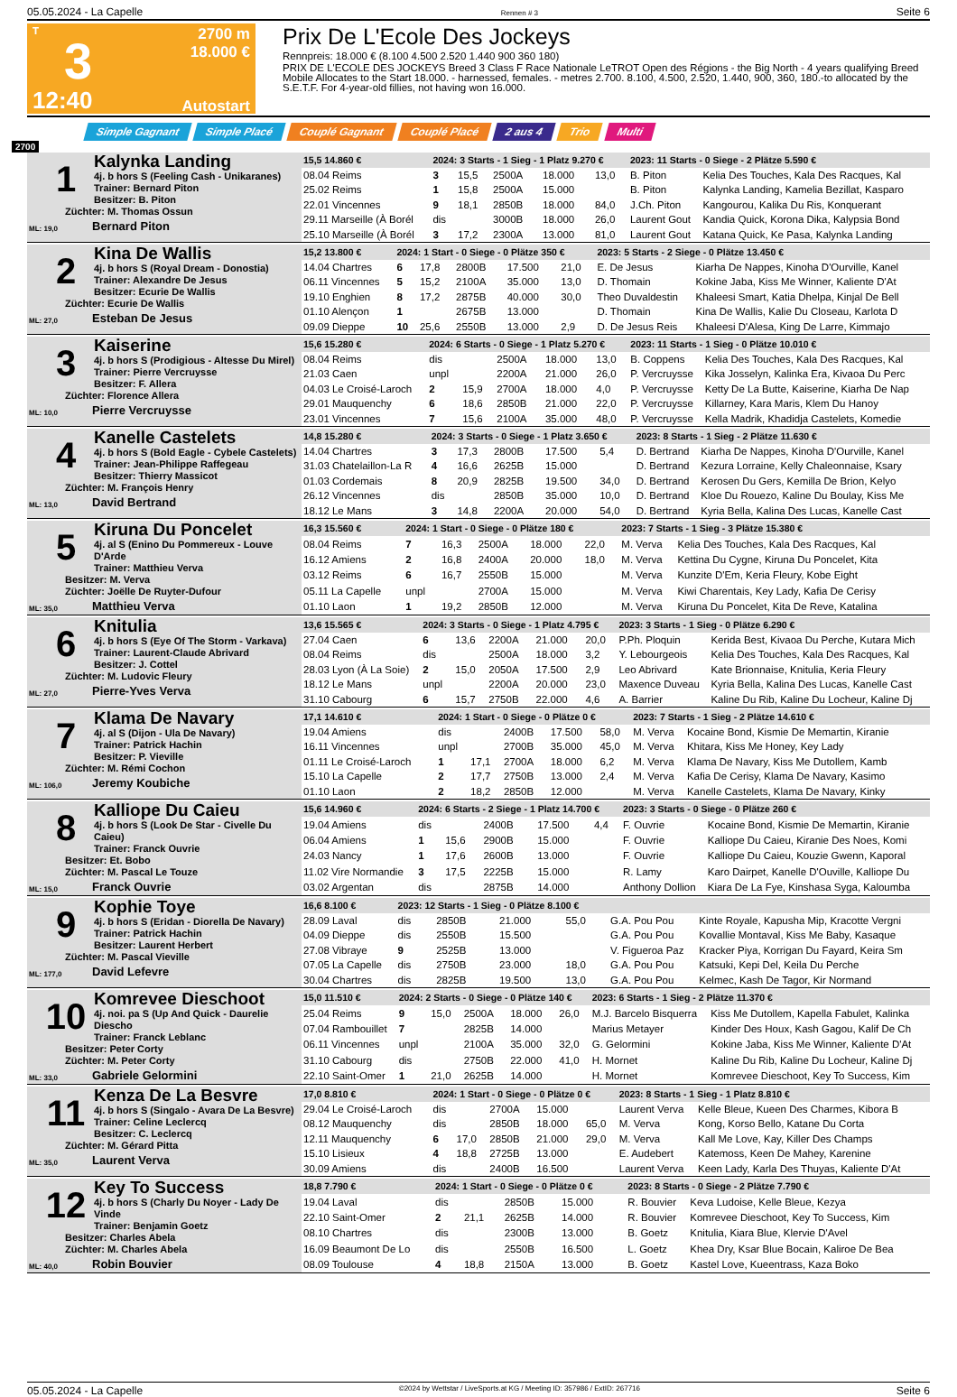05.05.2024 - La Capelle Rennen # 3 Seite 6
T
3
12:40
2700 m
18.000 €
Autostart
Prix De L'Ecole Des Jockeys
Rennpreis: 18.000 € (8.100 4.500 2.520 1.440 900 360 180)
PRIX DE L'ECOLE DES JOCKEYS Breed 3 Class F Race Nationale LeTROT Open des Régions - the Big North - 4 years qualifying Breed Mobile Allocates to the Start 18.000. - harnessed, females. - metres 2.700. 8.100, 4.500, 2.520, 1.440, 900, 360, 180.-to allocated by the S.E.T.F. For 4-year-old fillies, not having won 16.000.
Simple Gagnant Simple Placé Couplé Gagnant Couplé Placé 2 aus 4 Trio Multi
2700
| 1 Kalynka Landing 4j. b hors S (Feeling Cash - Unikaranes) Trainer: Bernard Piton Besitzer: B. Piton Züchter: M. Thomas Ossun ML: 19,0 Bernard Piton | 15,5 14.860 € | 2024: 3 Starts - 1 Sieg - 1 Platz 9.270 € | | | | | 2023: 11 Starts - 0 Siege - 2 Plätze 5.590 € | |
| | 08.04 Reims | 3 | 15,5 | 2500A | 18.000 | 13,0 | B. Piton | Kelia Des Touches, Kala Des Racques, Kal |
| | 25.02 Reims | 1 | 15,8 | 2500A | 15.000 | | B. Piton | Kalynka Landing, Kamelia Bezillat, Kasparo |
| | 22.01 Vincennes | 9 | 18,1 | 2850B | 18.000 | 84,0 | J.Ch. Piton | Kangourou, Kalika Du Ris, Konquerant |
| | 29.11 Marseille (À Borél | dis | | 3000B | 18.000 | 26,0 | Laurent Gout | Kandia Quick, Korona Dika, Kalypsia Bond |
| | 25.10 Marseille (À Borél | 3 | 17,2 | 2300A | 13.000 | 81,0 | Laurent Gout | Katana Quick, Ke Pasa, Kalynka Landing |
| 2 Kina De Wallis 4j. b hors S (Royal Dream - Donostia) Trainer: Alexandre De Jesus Besitzer: Ecurie De Wallis Züchter: Ecurie De Wallis ML: 27,0 Esteban De Jesus | 15,2 13.800 € | 2024: 1 Start - 0 Siege - 0 Plätze 350 € | | | | | 2023: 5 Starts - 2 Siege - 0 Plätze 13.450 € | |
| | 14.04 Chartres | 6 | 17,8 | 2800B | 17.500 | 21,0 | E. De Jesus | Kiarha De Nappes, Kinoha D'Ourville, Kanel |
| | 06.11 Vincennes | 5 | 15,2 | 2100A | 35.000 | 13,0 | D. Thomain | Kokine Jaba, Kiss Me Winner, Kaliente D'At |
| | 19.10 Enghien | 8 | 17,2 | 2875B | 40.000 | 30,0 | Theo Duvaldestin | Khaleesi Smart, Katia Dhelpa, Kinjal De Bell |
| | 01.10 Alençon | 1 | | 2675B | 13.000 | | D. Thomain | Kina De Wallis, Kalie Du Closeau, Karlota D |
| | 09.09 Dieppe | 10 | 25,6 | 2550B | 13.000 | 2,9 | D. De Jesus Reis | Khaleesi D'Alesa, King De Larre, Kimmajo |
| 3 Kaiserine 4j. b hors S (Prodigious - Altesse Du Mirel) Trainer: Pierre Vercruysse Besitzer: F. Allera Züchter: Florence Allera ML: 10,0 Pierre Vercruysse | 15,6 15.280 € | 2024: 6 Starts - 0 Siege - 1 Platz 5.270 € | | | | | 2023: 11 Starts - 1 Sieg - 0 Plätze 10.010 € | |
| | 08.04 Reims | dis | | 2500A | 18.000 | 13,0 | B. Coppens | Kelia Des Touches, Kala Des Racques, Kal |
| | 21.03 Caen | unpl | | 2200A | 21.000 | 26,0 | P. Vercruysse | Kika Josselyn, Kalinka Era, Kivaoa Du Perc |
| | 04.03 Le Croisé-Laroch | 2 | 15,9 | 2700A | 18.000 | 4,0 | P. Vercruysse | Ketty De La Butte, Kaiserine, Kiarha De Nap |
| | 29.01 Mauquenchy | 6 | 18,6 | 2850B | 21.000 | 22,0 | P. Vercruysse | Killarney, Kara Maris, Klem Du Hanoy |
| | 23.01 Vincennes | 7 | 15,6 | 2100A | 35.000 | 48,0 | P. Vercruysse | Kella Madrik, Khadidja Castelets, Komedie |
| 4 Kanelle Castelets 4j. b hors S (Bold Eagle - Cybele Castelets) Trainer: Jean-Philippe Raffegeau Besitzer: Thierry Massicot Züchter: M. François Henry ML: 13,0 David Bertrand | 14,8 15.280 € | 2024: 3 Starts - 0 Siege - 1 Platz 3.650 € | | | | | 2023: 8 Starts - 1 Sieg - 2 Plätze 11.630 € | |
| | 14.04 Chartres | 3 | 17,3 | 2800B | 17.500 | 5,4 | D. Bertrand | Kiarha De Nappes, Kinoha D'Ourville, Kanel |
| | 31.03 Chatelaillon-La R | 4 | 16,6 | 2625B | 15.000 | | D. Bertrand | Kezura Lorraine, Kelly Chaleonnaise, Ksary |
| | 01.03 Cordemais | 8 | 20,9 | 2825B | 19.500 | 34,0 | D. Bertrand | Kerosen Du Gers, Kemilla De Brion, Kelyo |
| | 26.12 Vincennes | dis | | 2850B | 35.000 | 10,0 | D. Bertrand | Kloe Du Rouezo, Kaline Du Boulay, Kiss Me |
| | 18.12 Le Mans | 3 | 14,8 | 2200A | 20.000 | 54,0 | D. Bertrand | Kyria Bella, Kalina Des Lucas, Kanelle Cast |
| 5 Kiruna Du Poncelet 4j. al S (Enino Du Pommereux - Louve D'Arde Trainer: Matthieu Verva Besitzer: M. Verva Züchter: Joëlle De Ruyter-Dufour ML: 35,0 Matthieu Verva | 16,3 15.560 € | 2024: 1 Start - 0 Siege - 0 Plätze 180 € | | | | | 2023: 7 Starts - 1 Sieg - 3 Plätze 15.380 € | |
| | 08.04 Reims | 7 | 16,3 | 2500A | 18.000 | 22,0 | M. Verva | Kelia Des Touches, Kala Des Racques, Kal |
| | 16.12 Amiens | 2 | 16,8 | 2400A | 20.000 | 18,0 | M. Verva | Kettina Du Cygne, Kiruna Du Poncelet, Kita |
| | 03.12 Reims | 6 | 16,7 | 2550B | 15.000 | | M. Verva | Kunzite D'Em, Keria Fleury, Kobe Eight |
| | 05.11 La Capelle | unpl | | 2700A | 15.000 | | M. Verva | Kiwi Charentais, Key Lady, Kafia De Cerisy |
| | 01.10 Laon | 1 | 19,2 | 2850B | 12.000 | | M. Verva | Kiruna Du Poncelet, Kita De Reve, Katalina |
| 6 Knitulia 4j. b hors S (Eye Of The Storm - Varkava) Trainer: Laurent-Claude Abrivard Besitzer: J. Cottel Züchter: M. Ludovic Fleury ML: 27,0 Pierre-Yves Verva | 13,6 15.565 € | 2024: 3 Starts - 0 Siege - 1 Platz 4.795 € | | | | | 2023: 3 Starts - 1 Sieg - 0 Plätze 6.290 € | |
| | 27.04 Caen | 6 | 13,6 | 2200A | 21.000 | 20,0 | P.Ph. Ploquin | Kerida Best, Kivaoa Du Perche, Kutara Mich |
| | 08.04 Reims | dis | | 2500A | 18.000 | 3,2 | Y. Lebourgeois | Kelia Des Touches, Kala Des Racques, Kal |
| | 28.03 Lyon (À La Soie) | 2 | 15,0 | 2050A | 17.500 | 2,9 | Leo Abrivard | Kate Brionnaise, Knitulia, Keria Fleury |
| | 18.12 Le Mans | unpl | | 2200A | 20.000 | 23,0 | Maxence Duveau | Kyria Bella, Kalina Des Lucas, Kanelle Cast |
| | 31.10 Cabourg | 6 | 15,7 | 2750B | 22.000 | 4,6 | A. Barrier | Kaline Du Rib, Kaline Du Locheur, Kaline Dj |
| 7 Klama De Navary 4j. al S (Dijon - Ula De Navary) Trainer: Patrick Hachin Besitzer: P. Vieville Züchter: M. Rémi Cochon ML: 106,0 Jeremy Koubiche | 17,1 14.610 € | 2024: 1 Start - 0 Siege - 0 Plätze 0 € | | | | | 2023: 7 Starts - 1 Sieg - 2 Plätze 14.610 € | |
| | 19.04 Amiens | dis | | 2400B | 17.500 | 58,0 | M. Verva | Kocaine Bond, Kismie De Memartin, Kiranie |
| | 16.11 Vincennes | unpl | | 2700B | 35.000 | 45,0 | M. Verva | Khitara, Kiss Me Honey, Key Lady |
| | 01.11 Le Croisé-Laroch | 1 | 17,1 | 2700A | 18.000 | 6,2 | M. Verva | Klama De Navary, Kiss Me Dutollem, Kamb |
| | 15.10 La Capelle | 2 | 17,7 | 2750B | 13.000 | 2,4 | M. Verva | Kafia De Cerisy, Klama De Navary, Kasimo |
| | 01.10 Laon | 2 | 18,2 | 2850B | 12.000 | | M. Verva | Kanelle Castelets, Klama De Navary, Kinky |
| 8 Kalliope Du Caieu 4j. b hors S (Look De Star - Civelle Du Caieu) Trainer: Franck Ouvrie Besitzer: Et. Bobo Züchter: M. Pascal Le Touze ML: 15,0 Franck Ouvrie | 15,6 14.960 € | 2024: 6 Starts - 2 Siege - 1 Platz 14.700 € | | | | | 2023: 3 Starts - 0 Siege - 0 Plätze 260 € | |
| | 19.04 Amiens | dis | | 2400B | 17.500 | 4,4 | F. Ouvrie | Kocaine Bond, Kismie De Memartin, Kiranie |
| | 06.04 Amiens | 1 | 15,6 | 2900B | 15.000 | | F. Ouvrie | Kalliope Du Caieu, Kiranie Des Noes, Komi |
| | 24.03 Nancy | 1 | 17,6 | 2600B | 13.000 | | F. Ouvrie | Kalliope Du Caieu, Kouzie Gwenn, Kaporal |
| | 11.02 Vire Normandie | 3 | 17,5 | 2225B | 15.000 | | R. Lamy | Karo Dairpet, Kanelle D'Ouville, Kalliope Du |
| | 03.02 Argentan | dis | | 2875B | 14.000 | | Anthony Dollion | Kiara De La Fye, Kinshasa Syga, Kaloumba |
| 9 Kophie Toye 4j. b hors S (Eridan - Diorella De Navary) Trainer: Patrick Hachin Besitzer: Laurent Herbert Züchter: M. Pascal Vieville ML: 177,0 David Lefevre | 16,6 8.100 € | 2023: 12 Starts - 1 Sieg - 0 Plätze 8.100 € | | | | | | |
| | 28.09 Laval | dis | | 2850B | 21.000 | 55,0 | G.A. Pou Pou | Kinte Royale, Kapusha Mip, Kracotte Vergni |
| | 04.09 Dieppe | dis | | 2550B | 15.500 | | G.A. Pou Pou | Kovallie Montaval, Kiss Me Baby, Kasaque |
| | 27.08 Vibraye | 9 | | 2525B | 13.000 | | V. Figueroa Paz | Kracker Piya, Korrigan Du Fayard, Keira Sm |
| | 07.05 La Capelle | dis | | 2750B | 23.000 | 18,0 | G.A. Pou Pou | Katsuki, Kepi Del, Keila Du Perche |
| | 30.04 Chartres | dis | | 2825B | 19.500 | 13,0 | G.A. Pou Pou | Kelmec, Kash De Tagor, Kir Normand |
| 10 Komrevee Dieschoot 4j. noi. pa S (Up And Quick - Daurelie Diescho Trainer: Franck Leblanc Besitzer: Peter Corty Züchter: M. Peter Corty ML: 33,0 Gabriele Gelormini | 15,0 11.510 € | 2024: 2 Starts - 0 Siege - 0 Plätze 140 € | | | | | 2023: 6 Starts - 1 Sieg - 2 Plätze 11.370 € | |
| | 25.04 Reims | 9 | 15,0 | 2500A | 18.000 | 26,0 | M.J. Barcelo Bisquerra | Kiss Me Dutollem, Kapella Fabulet, Kalinka |
| | 07.04 Rambouillet | 7 | | 2825B | 14.000 | | Marius Metayer | Kinder Des Houx, Kash Gagou, Kalif De Ch |
| | 06.11 Vincennes | unpl | | 2100A | 35.000 | 32,0 | G. Gelormini | Kokine Jaba, Kiss Me Winner, Kaliente D'At |
| | 31.10 Cabourg | dis | | 2750B | 22.000 | 41,0 | H. Mornet | Kaline Du Rib, Kaline Du Locheur, Kaline Dj |
| | 22.10 Saint-Omer | 1 | 21,0 | 2625B | 14.000 | | H. Mornet | Komrevee Dieschoot, Key To Success, Kim |
| 11 Kenza De La Besvre 4j. b hors S (Singalo - Avara De La Besvre) Trainer: Celine Leclercq Besitzer: C. Leclercq Züchter: M. Gérard Pitta ML: 35,0 Laurent Verva | 17,0 8.810 € | 2024: 1 Start - 0 Siege - 0 Plätze 0 € | | | | | 2023: 8 Starts - 1 Sieg - 1 Platz 8.810 € | |
| | 29.04 Le Croisé-Laroch | dis | | 2700A | 15.000 | | Laurent Verva | Kelle Bleue, Kueen Des Charmes, Kibora B |
| | 08.12 Mauquenchy | dis | | 2850B | 18.000 | 65,0 | M. Verva | Kong, Korso Bello, Katane Du Corta |
| | 12.11 Mauquenchy | 6 | 17,0 | 2850B | 21.000 | 29,0 | M. Verva | Kall Me Love, Kay, Killer Des Champs |
| | 15.10 Lisieux | 4 | 18,8 | 2725B | 13.000 | | E. Audebert | Katemoss, Keen De Mahey, Karenine |
| | 30.09 Amiens | dis | | 2400B | 16.500 | | Laurent Verva | Keen Lady, Karla Des Thuyas, Kaliente D'At |
| 12 Key To Success 4j. b hors S (Charly Du Noyer - Lady De Vinde Trainer: Benjamin Goetz Besitzer: Charles Abela Züchter: M. Charles Abela ML: 40,0 Robin Bouvier | 18,8 7.790 € | 2024: 1 Start - 0 Siege - 0 Plätze 0 € | | | | | 2023: 8 Starts - 0 Siege - 2 Plätze 7.790 € | |
| | 19.04 Laval | dis | | 2850B | 15.000 | | R. Bouvier | Keva Ludoise, Kelle Bleue, Kezya |
| | 22.10 Saint-Omer | 2 | 21,1 | 2625B | 14.000 | | R. Bouvier | Komrevee Dieschoot, Key To Success, Kim |
| | 08.10 Chartres | dis | | 2300B | 13.000 | | B. Goetz | Knitulia, Kiara Blue, Klervie D'Avel |
| | 16.09 Beaumont De Lo | dis | | 2550B | 16.500 | | L. Goetz | Khea Dry, Ksar Blue Bocain, Kaliroe De Bea |
| | 08.09 Toulouse | 4 | 18,8 | 2150A | 13.000 | | B. Goetz | Kastel Love, Kueentrass, Kaza Boko |
05.05.2024 - La Capelle ©2024 by Wettstar / LiveSports.at KG / Meeting ID: 357986 / ExtID: 267716 Seite 6